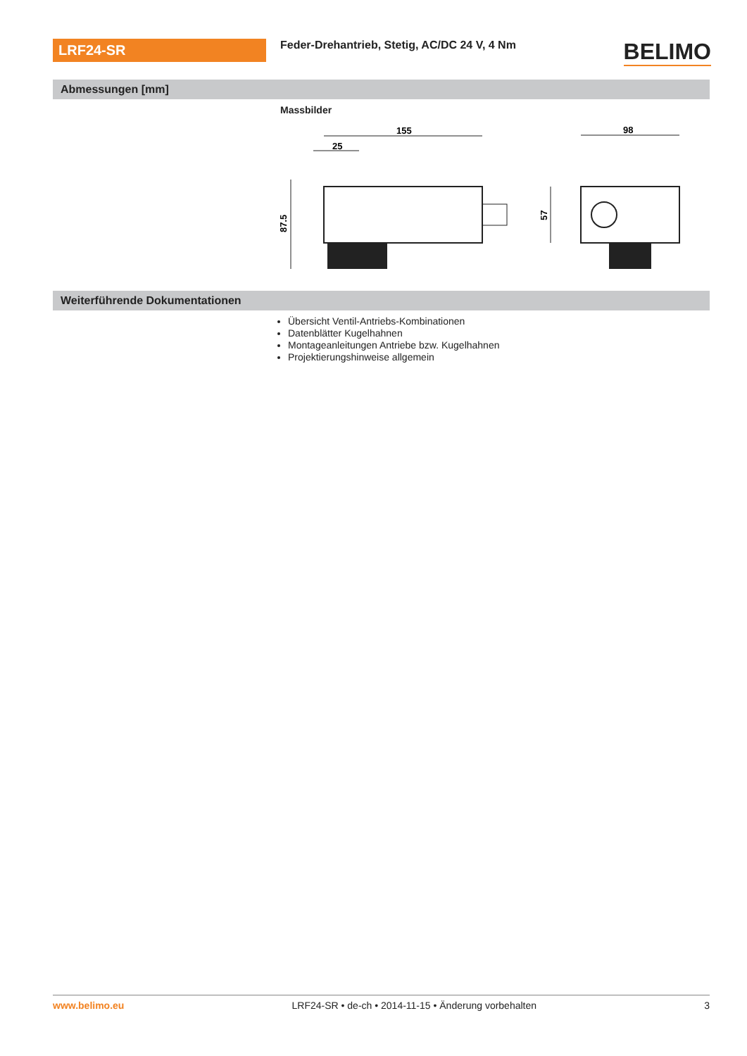LRF24-SR
Feder-Drehantrieb, Stetig, AC/DC 24 V, 4 Nm
BELIMO
Abmessungen [mm]
Massbilder
155
25
87.5
57
98
Weiterführende Dokumentationen
Übersicht Ventil-Antriebs-Kombinationen
Datenblätter Kugelhahnen
Montageanleitungen Antriebe bzw. Kugelhahnen
Projektierungshinweise allgemein
www.belimo.eu LRF24-SR • de-ch • 2014-11-15 • Änderung vorbehalten 3